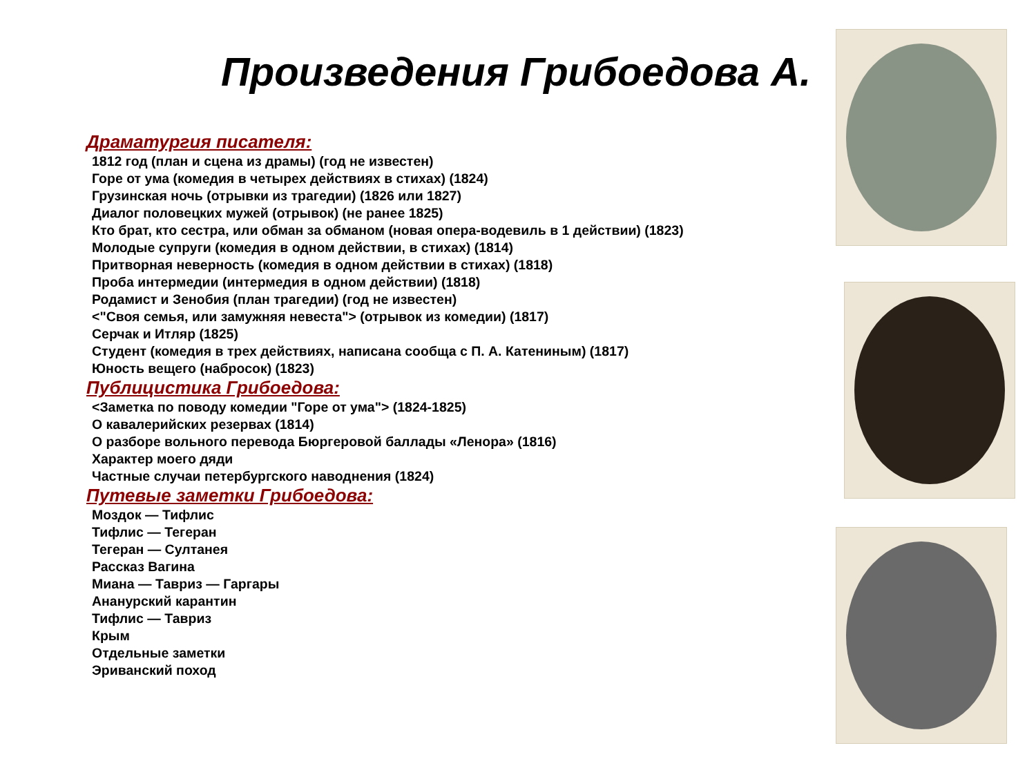Произведения Грибоедова А.
Драматургия писателя:
1812 год (план и сцена из драмы) (год не известен)
Горе от ума (комедия в четырех действиях в стихах) (1824)
Грузинская ночь (отрывки из трагедии) (1826 или 1827)
Диалог половецких мужей (отрывок) (не ранее 1825)
Кто брат, кто сестра, или обман за обманом (новая опера-водевиль в 1 действии) (1823)
Молодые супруги (комедия в одном действии, в стихах) (1814)
Притворная неверность (комедия в одном действии в стихах) (1818)
Проба интермедии (интермедия в одном действии) (1818)
Родамист и Зенобия (план трагедии) (год не известен)
<"Своя семья, или замужняя невеста"> (отрывок из комедии) (1817)
Серчак и Итляр (1825)
Студент (комедия в трех действиях, написана сообща с П. А. Катениным) (1817)
Юность вещего (набросок) (1823)
Публицистика Грибоедова:
<Заметка по поводу комедии "Горе от ума"> (1824-1825)
О кавалерийских резервах (1814)
О разборе вольного перевода Бюргеровой баллады «Ленора» (1816)
Характер моего дяди
Частные случаи петербургского наводнения (1824)
Путевые заметки Грибоедова:
Моздок — Тифлис
Тифлис — Тегеран
Тегеран — Султанея
Рассказ Вагина
Миана — Тавриз — Гаргары
Ананурский карантин
Тифлис — Тавриз
Крым
Отдельные заметки
Эриванский поход